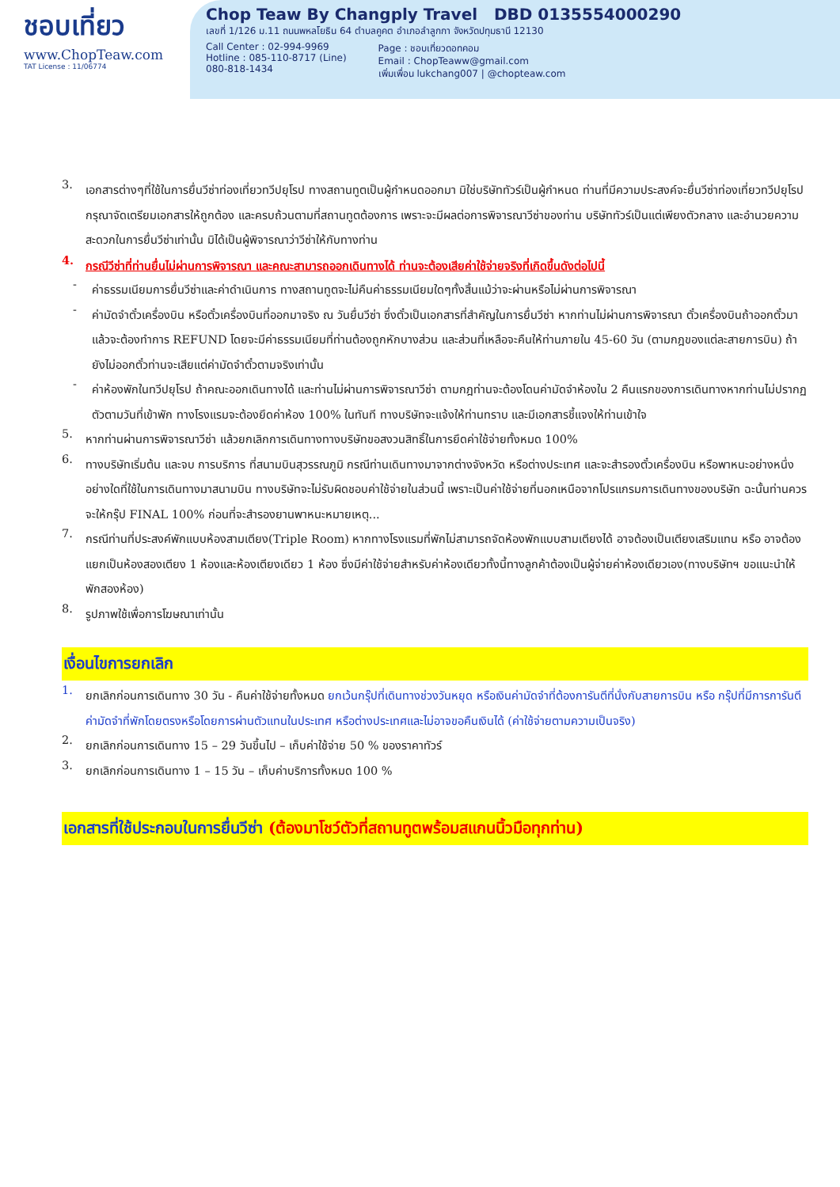ชอบเที่ยว
www.ChopTeaw.com
TAT License : 11/06774
Chop Teaw By Changply Travel DBD 0135554000290
เลขที่ 1/126 ม.11 ถนนพหลโยธิน 64 ตำบลคูคต อำเภอลำลูกกา จังหวัดปทุมธานี 12130
Call Center : 02-994-9969
Hotline : 085-110-8717 (Line)
080-818-1434
Page : ชอบเที่ยวดอทคอม
Email : ChopTeaww@gmail.com
เพิ่มเพื่อน lukchang007 | @chopteaw.com
3.
เอกสารต่างๆที่ใช้ในการยื่นวีซ่าท่องเที่ยวทวีปยุโรป ทางสถานทูตเป็นผู้กำหนดออกมา มิใช่บริษัททัวร์เป็นผู้กำหนด ท่านที่มีความประสงค์จะยื่นวีซ่าท่องเที่ยวทวีปยุโรป กรุณาจัดเตรียมเอกสารให้ถูกต้อง และครบถ้วนตามที่สถานทูตต้องการ เพราะจะมีผลต่อการพิจารณาวีซ่าของท่าน บริษัททัวร์เป็นแต่เพียงตัวกลาง และอำนวยความสะดวกในการยื่นวีซ่าเท่านั้น มิได้เป็นผู้พิจารณาว่าวีซ่าให้กับทางท่าน
4.
กรณีวีซ่าที่ท่านยื่นไม่ผ่านการพิจารณา และคณะสามารถออกเดินทางได้ ท่านจะต้องเสียค่าใช้จ่ายจริงที่เกิดขึ้นดังต่อไปนี้
-
ค่าธรรมเนียมการยื่นวีซ่าและค่าดำเนินการ ทางสถานทูตจะไม่คืนค่าธรรมเนียมใดๆทั้งสิ้นแม้ว่าจะผ่านหรือไม่ผ่านการพิจารณา
-
ค่ามัดจำตั๋วเครื่องบิน หรือตั๋วเครื่องบินที่ออกมาจริง ณ วันยื่นวีซ่า ซึ่งตั๋วเป็นเอกสารที่สำคัญในการยื่นวีซ่า หากท่านไม่ผ่านการพิจารณา ตั๋วเครื่องบินถ้าออกตั๋วมาแล้วจะต้องทำการ REFUND โดยจะมีค่าธรรมเนียมที่ท่านต้องถูกหักบางส่วน และส่วนที่เหลือจะคืนให้ท่านภายใน 45-60 วัน (ตามกฎของแต่ละสายการบิน) ถ้ายังไม่ออกตั๋วท่านจะเสียแต่ค่ามัดจำตั๋วตามจริงเท่านั้น
-
ค่าห้องพักในทวีปยุโรป ถ้าคณะออกเดินทางได้ และท่านไม่ผ่านการพิจารณาวีซ่า ตามกฎท่านจะต้องโดนค่ามัดจำห้องใน 2 คืนแรกของการเดินทางหากท่านไม่ปรากฏตัวตามวันที่เข้าพัก ทางโรงแรมจะต้องยึดค่าห้อง 100% ในทันที ทางบริษัทจะแจ้งให้ท่านทราบ และมีเอกสารชี้แจงให้ท่านเข้าใจ
5.
หากท่านผ่านการพิจารณาวีซ่า แล้วยกเลิกการเดินทางทางบริษัทขอสงวนสิทธิ์ในการยึดค่าใช้จ่ายทั้งหมด 100%
6.
ทางบริษัทเริ่มต้น และจบ การบริการ ที่สนามบินสุวรรณภูมิ กรณีท่านเดินทางมาจากต่างจังหวัด หรือต่างประเทศ และจะสำรองตั๋วเครื่องบิน หรือพาหนะอย่างหนึ่งอย่างใดที่ใช้ในการเดินทางมาสนามบิน ทางบริษัทจะไม่รับผิดชอบค่าใช้จ่ายในส่วนนี้ เพราะเป็นค่าใช้จ่ายที่นอกเหนือจากโปรแกรมการเดินทางของบริษัท ฉะนั้นท่านควรจะให้กรุ๊ป FINAL 100% ก่อนที่จะสำรองยานพาหนะหมายเหตุ...
7.
กรณีท่านที่ประสงค์พักแบบห้องสามเตียง(Triple Room) หากทางโรงแรมที่พักไม่สามารถจัดห้องพักแบบสามเตียงได้ อาจต้องเป็นเตียงเสริมแทน หรือ อาจต้องแยกเป็นห้องสองเตียง 1 ห้องและห้องเตียงเดียว 1 ห้อง ซึ่งมีค่าใช้จ่ายสำหรับค่าห้องเดียวทั้งนี้ทางลูกค้าต้องเป็นผู้จ่ายค่าห้องเดียวเอง(ทางบริษัทฯ ขอแนะนำให้พักสองห้อง)
8.
รูปภาพใช้เพื่อการโฆษณาเท่านั้น
เงื่อนไขการยกเลิก
1.
ยกเลิกก่อนการเดินทาง 30 วัน - คืนค่าใช้จ่ายทั้งหมด ยกเว้นกรุ๊ปที่เดินทางช่วงวันหยุด หรือเงินค่ามัดจำที่ต้องการันตีที่นั่งกับสายการบิน หรือ กรุ๊ปที่มีการการันตีค่ามัดจำที่พักโดยตรงหรือโดยการผ่านตัวแทนในประเทศ หรือต่างประเทศและไม่อาจขอคืนเงินได้ (ค่าใช้จ่ายตามความเป็นจริง)
2.
ยกเลิกก่อนการเดินทาง 15 – 29 วันขึ้นไป – เก็บค่าใช้จ่าย 50 % ของราคาทัวร์
3.
ยกเลิกก่อนการเดินทาง 1 – 15 วัน – เก็บค่าบริการทั้งหมด 100 %
เอกสารที่ใช้ประกอบในการยื่นวีซ่า (ต้องมาโชว์ตัวที่สถานทูตพร้อมสแกนนิ้วมือทุกท่าน)